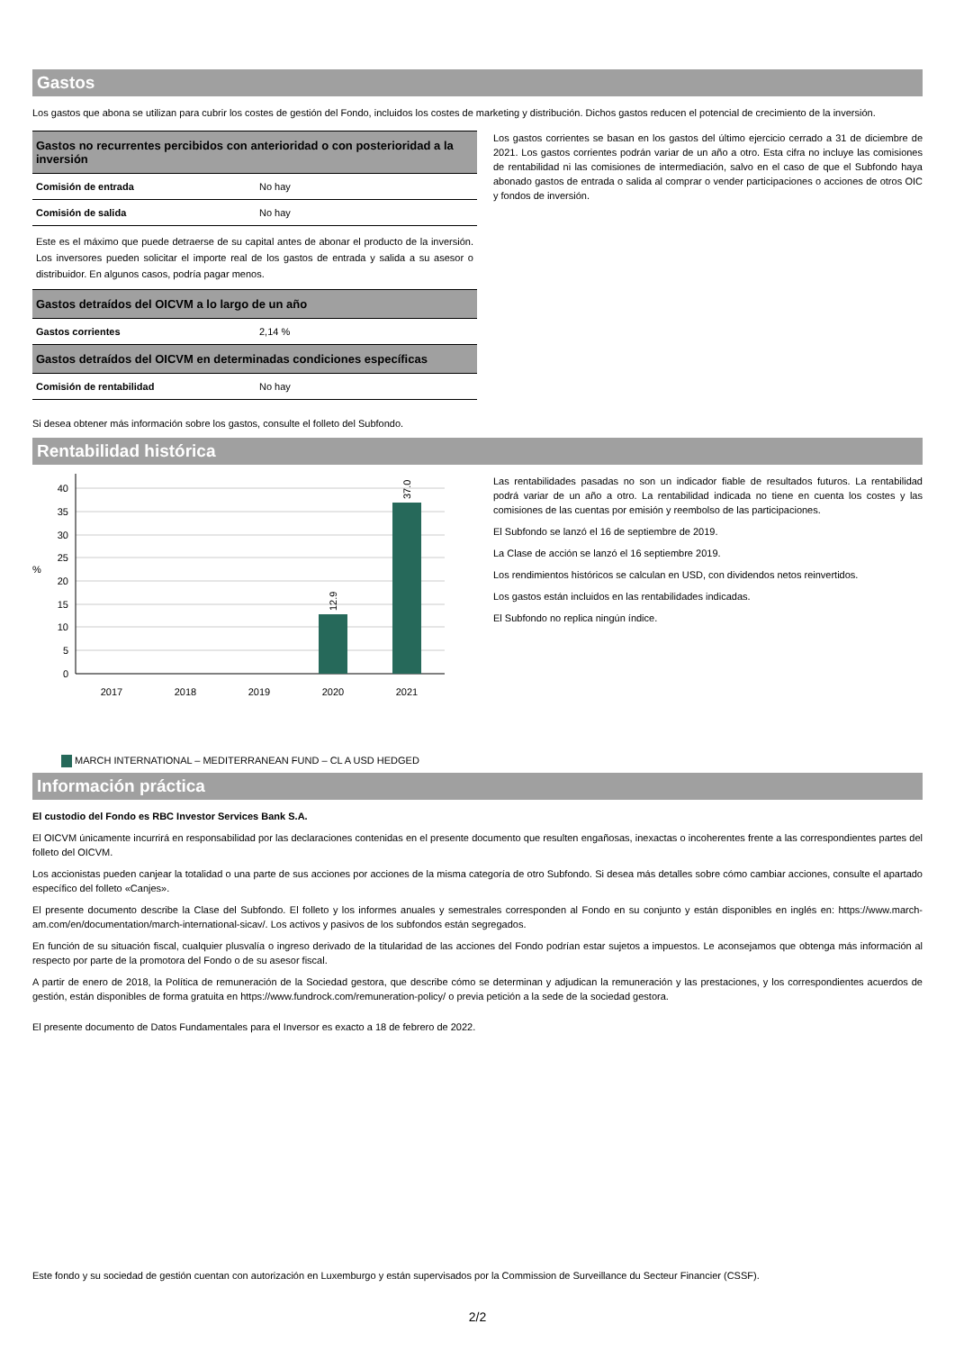Gastos
Los gastos que abona se utilizan para cubrir los costes de gestión del Fondo, incluidos los costes de marketing y distribución. Dichos gastos reducen el potencial de crecimiento de la inversión.
| Gastos no recurrentes percibidos con anterioridad o con posterioridad a la inversión | |
| --- | --- |
| Comisión de entrada | No hay |
| Comisión de salida | No hay |
| Este es el máximo que puede detraerse de su capital antes de abonar el producto de la inversión. Los inversores pueden solicitar el importe real de los gastos de entrada y salida a su asesor o distribuidor. En algunos casos, podría pagar menos. | |
| Gastos detraídos del OICVM a lo largo de un año | |
| Gastos corrientes | 2,14 % |
| Gastos detraídos del OICVM en determinadas condiciones específicas | |
| Comisión de rentabilidad | No hay |
Los gastos corrientes se basan en los gastos del último ejercicio cerrado a 31 de diciembre de 2021. Los gastos corrientes podrán variar de un año a otro. Esta cifra no incluye las comisiones de rentabilidad ni las comisiones de intermediación, salvo en el caso de que el Subfondo haya abonado gastos de entrada o salida al comprar o vender participaciones o acciones de otros OIC y fondos de inversión.
Si desea obtener más información sobre los gastos, consulte el folleto del Subfondo.
Rentabilidad histórica
40
35
30
25
20
15
10
5
0
%
12.9
37.0
2017
2018
2019
2020
2021
MARCH INTERNATIONAL – MEDITERRANEAN FUND – CL A USD HEDGED
Las rentabilidades pasadas no son un indicador fiable de resultados futuros. La rentabilidad podrá variar de un año a otro. La rentabilidad indicada no tiene en cuenta los costes y las comisiones de las cuentas por emisión y reembolso de las participaciones.
El Subfondo se lanzó el 16 de septiembre de 2019.
La Clase de acción se lanzó el 16 septiembre 2019.
Los rendimientos históricos se calculan en USD, con dividendos netos reinvertidos.
Los gastos están incluidos en las rentabilidades indicadas.
El Subfondo no replica ningún índice.
Información práctica
El custodio del Fondo es RBC Investor Services Bank S.A.
El OICVM únicamente incurrirá en responsabilidad por las declaraciones contenidas en el presente documento que resulten engañosas, inexactas o incoherentes frente a las correspondientes partes del folleto del OICVM.
Los accionistas pueden canjear la totalidad o una parte de sus acciones por acciones de la misma categoría de otro Subfondo. Si desea más detalles sobre cómo cambiar acciones, consulte el apartado específico del folleto «Canjes».
El presente documento describe la Clase del Subfondo. El folleto y los informes anuales y semestrales corresponden al Fondo en su conjunto y están disponibles en inglés en: https://www.march-am.com/en/documentation/march-international-sicav/. Los activos y pasivos de los subfondos están segregados.
En función de su situación fiscal, cualquier plusvalía o ingreso derivado de la titularidad de las acciones del Fondo podrían estar sujetos a impuestos. Le aconsejamos que obtenga más información al respecto por parte de la promotora del Fondo o de su asesor fiscal.
A partir de enero de 2018, la Política de remuneración de la Sociedad gestora, que describe cómo se determinan y adjudican la remuneración y las prestaciones, y los correspondientes acuerdos de gestión, están disponibles de forma gratuita en https://www.fundrock.com/remuneration-policy/ o previa petición a la sede de la sociedad gestora.
El presente documento de Datos Fundamentales para el Inversor es exacto a 18 de febrero de 2022.
Este fondo y su sociedad de gestión cuentan con autorización en Luxemburgo y están supervisados por la Commission de Surveillance du Secteur Financier (CSSF).
2/2